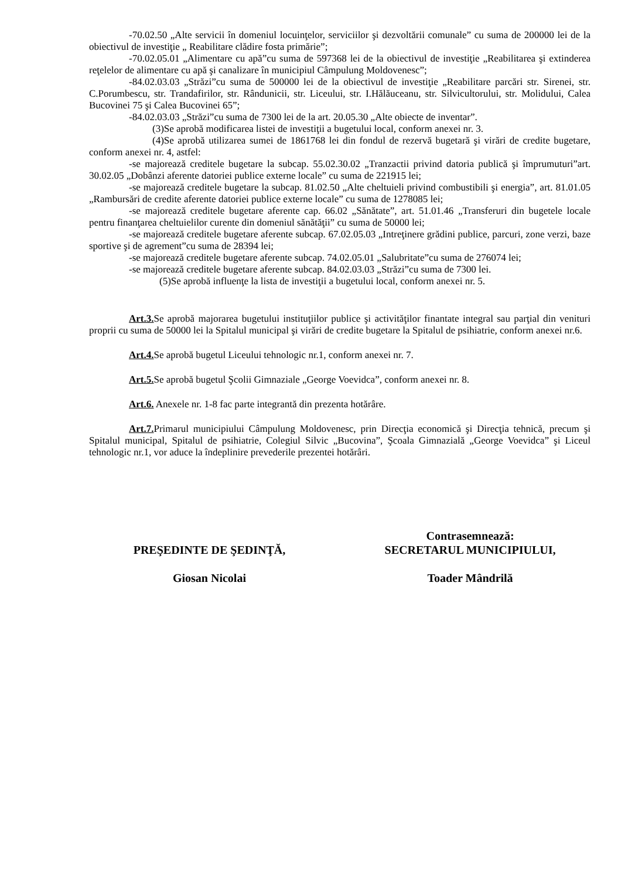-70.02.50 „Alte servicii în domeniul locuinţelor, serviciilor şi dezvoltării comunale” cu suma de 200000 lei de la obiectivul de investiţie „ Reabilitare clădire fosta primărie”;
-70.02.05.01 „Alimentare cu apă”cu suma de 597368 lei de la obiectivul de investiţie „Reabilitarea şi extinderea reţelelor de alimentare cu apă şi canalizare în municipiul Câmpulung Moldovenesc”;
-84.02.03.03 „Străzi”cu suma de 500000 lei de la obiectivul de investiţie „Reabilitare parcări str. Sirenei, str. C.Porumbescu, str. Trandafirilor, str. Rândunicii, str. Liceului, str. I.Hălăuceanu, str. Silvicultorului, str. Molidului, Calea Bucovinei 75 şi Calea Bucovinei 65”;
-84.02.03.03 „Străzi”cu suma de 7300 lei de la art. 20.05.30 „Alte obiecte de inventar”.
(3)Se aprobă modificarea listei de investiţii a bugetului local, conform anexei nr. 3.
(4)Se aprobă utilizarea sumei de 1861768 lei din fondul de rezervă bugetară şi virări de credite bugetare, conform anexei nr. 4, astfel:
-se majorează creditele bugetare la subcap. 55.02.30.02 „Tranzactii privind datoria publică şi împrumuturi”art. 30.02.05 „Dobânzi aferente datoriei publice externe locale” cu suma de 221915 lei;
-se majorează creditele bugetare la subcap. 81.02.50 „Alte cheltuieli privind combustibili şi energia”, art. 81.01.05 „Rambursări de credite aferente datoriei publice externe locale” cu suma de 1278085 lei;
-se majorează creditele bugetare aferente cap. 66.02 „Sănătate”, art. 51.01.46 „Transferuri din bugetele locale pentru finanţarea cheltuielilor curente din domeniul sănătăţii” cu suma de 50000 lei;
-se majorează creditele bugetare aferente subcap. 67.02.05.03 „Intreţinere grădini publice, parcuri, zone verzi, baze sportive şi de agrement”cu suma de 28394 lei;
-se majorează creditele bugetare aferente subcap. 74.02.05.01 „Salubritate”cu suma de 276074 lei;
-se majorează creditele bugetare aferente subcap. 84.02.03.03 „Străzi”cu suma de 7300 lei.
(5)Se aprobă influenţe la lista de investiţii a bugetului local, conform anexei nr. 5.
Art.3. Se aprobă majorarea bugetului instituţiilor publice şi activităţilor finantate integral sau parţial din venituri proprii cu suma de 50000 lei la Spitalul municipal şi virări de credite bugetare la Spitalul de psihiatrie, conform anexei nr.6.
Art.4. Se aprobă bugetul Liceului tehnologic nr.1, conform anexei nr. 7.
Art.5. Se aprobă bugetul Şcolii Gimnaziale „George Voevidca”, conform anexei nr. 8.
Art.6. Anexele nr. 1-8 fac parte integrantă din prezenta hotărâre.
Art.7. Primarul municipiului Câmpulung Moldovenesc, prin Direcţia economică şi Direcţia tehnică, precum şi Spitalul municipal, Spitalul de psihiatrie, Colegiul Silvic „Bucovina”, Şcoala Gimnazială „George Voevidca” şi Liceul tehnologic nr.1, vor aduce la îndeplinire prevederile prezentei hotărâri.
PREŞEDINTE DE ŞEDINŢĂ,
Giosan Nicolai
Contrasemnează:
SECRETARUL MUNICIPIULUI,
Toader Mândrilă